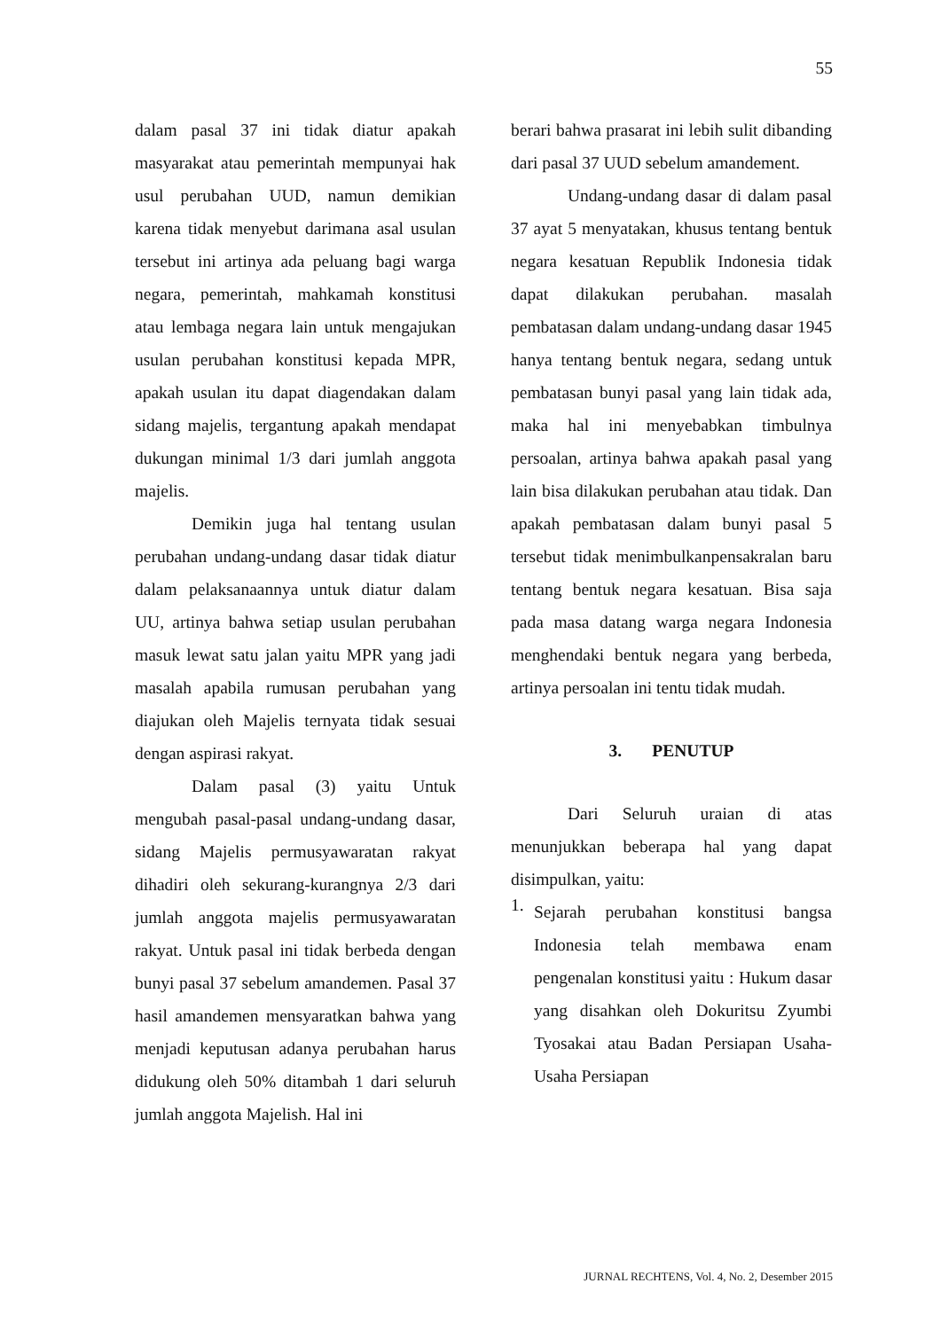55
dalam pasal 37 ini tidak diatur apakah masyarakat atau pemerintah mempunyai hak usul perubahan UUD, namun demikian karena tidak menyebut darimana asal usulan tersebut ini artinya ada peluang bagi warga negara, pemerintah, mahkamah konstitusi atau lembaga negara lain untuk mengajukan usulan perubahan konstitusi kepada MPR, apakah usulan itu dapat diagendakan dalam sidang majelis, tergantung apakah mendapat dukungan minimal 1/3 dari jumlah anggota majelis.
Demikin juga hal tentang usulan perubahan undang-undang dasar tidak diatur dalam pelaksanaannya untuk diatur dalam UU, artinya bahwa setiap usulan perubahan masuk lewat satu jalan yaitu MPR yang jadi masalah apabila rumusan perubahan yang diajukan oleh Majelis ternyata tidak sesuai dengan aspirasi rakyat.
Dalam pasal (3) yaitu Untuk mengubah pasal-pasal undang-undang dasar, sidang Majelis permusyawaratan rakyat dihadiri oleh sekurang-kurangnya 2/3 dari jumlah anggota majelis permusyawaratan rakyat. Untuk pasal ini tidak berbeda dengan bunyi pasal 37 sebelum amandemen. Pasal 37 hasil amandemen mensyaratkan bahwa yang menjadi keputusan adanya perubahan harus didukung oleh 50% ditambah 1 dari seluruh jumlah anggota Majelish. Hal ini
berari bahwa prasarat ini lebih sulit dibanding dari pasal 37 UUD sebelum amandement.
Undang-undang dasar di dalam pasal 37 ayat 5 menyatakan, khusus tentang bentuk negara kesatuan Republik Indonesia tidak dapat dilakukan perubahan. masalah pembatasan dalam undang-undang dasar 1945 hanya tentang bentuk negara, sedang untuk pembatasan bunyi pasal yang lain tidak ada, maka hal ini menyebabkan timbulnya persoalan, artinya bahwa apakah pasal yang lain bisa dilakukan perubahan atau tidak. Dan apakah pembatasan dalam bunyi pasal 5 tersebut tidak menimbulkanpensakralan baru tentang bentuk negara kesatuan. Bisa saja pada masa datang warga negara Indonesia menghendaki bentuk negara yang berbeda, artinya persoalan ini tentu tidak mudah.
3. PENUTUP
Dari Seluruh uraian di atas menunjukkan beberapa hal yang dapat disimpulkan, yaitu:
1.
Sejarah perubahan konstitusi bangsa Indonesia telah membawa enam pengenalan konstitusi yaitu : Hukum dasar yang disahkan oleh Dokuritsu Zyumbi Tyosakai atau Badan Persiapan Usaha-Usaha Persiapan
JURNAL RECHTENS, Vol. 4, No. 2, Desember 2015